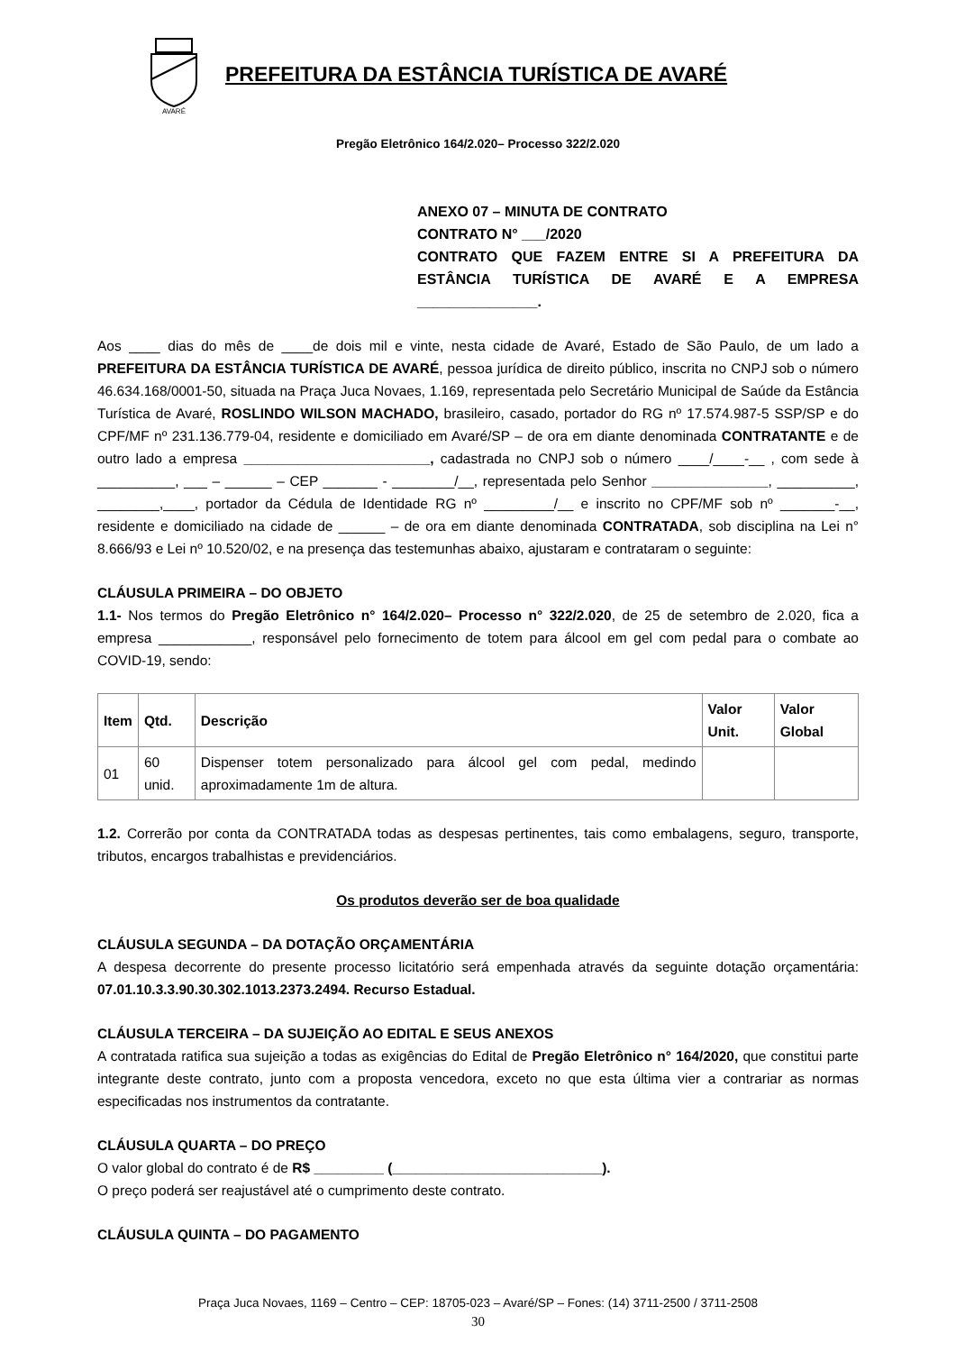AVARÉ
PREFEITURA DA ESTÂNCIA TURÍSTICA DE AVARÉ
Pregão Eletrônico 164/2.020– Processo 322/2.020
ANEXO 07 – MINUTA DE CONTRATO
CONTRATO N° ___/2020
CONTRATO QUE FAZEM ENTRE SI A PREFEITURA DA ESTÂNCIA TURÍSTICA DE AVARÉ E A EMPRESA _______________.
Aos ____ dias do mês de ____de dois mil e vinte, nesta cidade de Avaré, Estado de São Paulo, de um lado a PREFEITURA DA ESTÂNCIA TURÍSTICA DE AVARÉ, pessoa jurídica de direito público, inscrita no CNPJ sob o número 46.634.168/0001-50, situada na Praça Juca Novaes, 1.169, representada pelo Secretário Municipal de Saúde da Estância Turística de Avaré, ROSLINDO WILSON MACHADO, brasileiro, casado, portador do RG nº 17.574.987-5 SSP/SP e do CPF/MF nº 231.136.779-04, residente e domiciliado em Avaré/SP – de ora em diante denominada CONTRATANTE e de outro lado a empresa ________________________, cadastrada no CNPJ sob o número ____/____-__ , com sede à __________, ___ – ______ – CEP _______ - ________/__, representada pelo Senhor _______________, __________, ________,____, portador da Cédula de Identidade RG nº _________/__ e inscrito no CPF/MF sob nº _______-__, residente e domiciliado na cidade de ______ – de ora em diante denominada CONTRATADA, sob disciplina na Lei n° 8.666/93 e Lei nº 10.520/02, e na presença das testemunhas abaixo, ajustaram e contrataram o seguinte:
CLÁUSULA PRIMEIRA – DO OBJETO
1.1- Nos termos do Pregão Eletrônico n° 164/2.020– Processo n° 322/2.020, de 25 de setembro de 2.020, fica a empresa ____________, responsável pelo fornecimento de totem para álcool em gel com pedal para o combate ao COVID-19, sendo:
| Item | Qtd. | Descrição | Valor Unit. | Valor Global |
| --- | --- | --- | --- | --- |
| 01 | 60 unid. | Dispenser totem personalizado para álcool gel com pedal, medindo aproximadamente 1m de altura. | | |
1.2. Correrão por conta da CONTRATADA todas as despesas pertinentes, tais como embalagens, seguro, transporte, tributos, encargos trabalhistas e previdenciários.
Os produtos deverão ser de boa qualidade
CLÁUSULA SEGUNDA – DA DOTAÇÃO ORÇAMENTÁRIA
A despesa decorrente do presente processo licitatório será empenhada através da seguinte dotação orçamentária: 07.01.10.3.3.90.30.302.1013.2373.2494. Recurso Estadual.
CLÁUSULA TERCEIRA – DA SUJEIÇÃO AO EDITAL E SEUS ANEXOS
A contratada ratifica sua sujeição a todas as exigências do Edital de Pregão Eletrônico n° 164/2020, que constitui parte integrante deste contrato, junto com a proposta vencedora, exceto no que esta última vier a contrariar as normas especificadas nos instrumentos da contratante.
CLÁUSULA QUARTA – DO PREÇO
O valor global do contrato é de R$ _________ (___________________________).
O preço poderá ser reajustável até o cumprimento deste contrato.
CLÁUSULA QUINTA – DO PAGAMENTO
Praça Juca Novaes, 1169 – Centro – CEP: 18705-023 – Avaré/SP – Fones: (14) 3711-2500 / 3711-2508
30